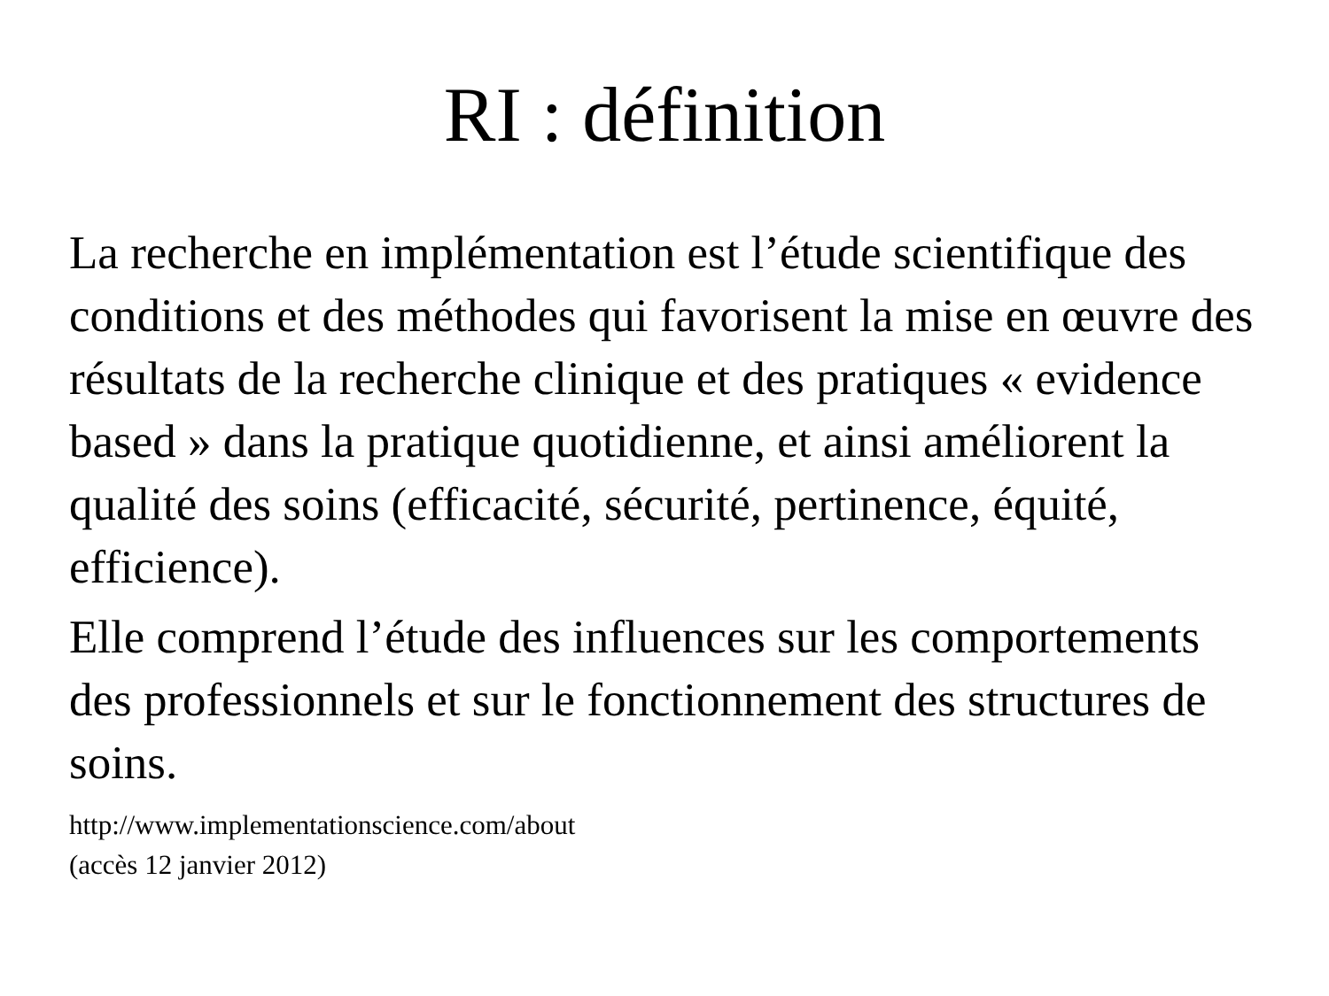RI : définition
La recherche en implémentation est l’étude scientifique des conditions et des méthodes qui favorisent la mise en œuvre des résultats de la recherche clinique et des pratiques « evidence based » dans la pratique quotidienne, et ainsi améliorent la qualité des soins (efficacité, sécurité, pertinence, équité, efficience).
Elle comprend l’étude des influences sur les comportements des professionnels et sur le fonctionnement des structures de soins.
http://www.implementationscience.com/about
(accès 12 janvier 2012)